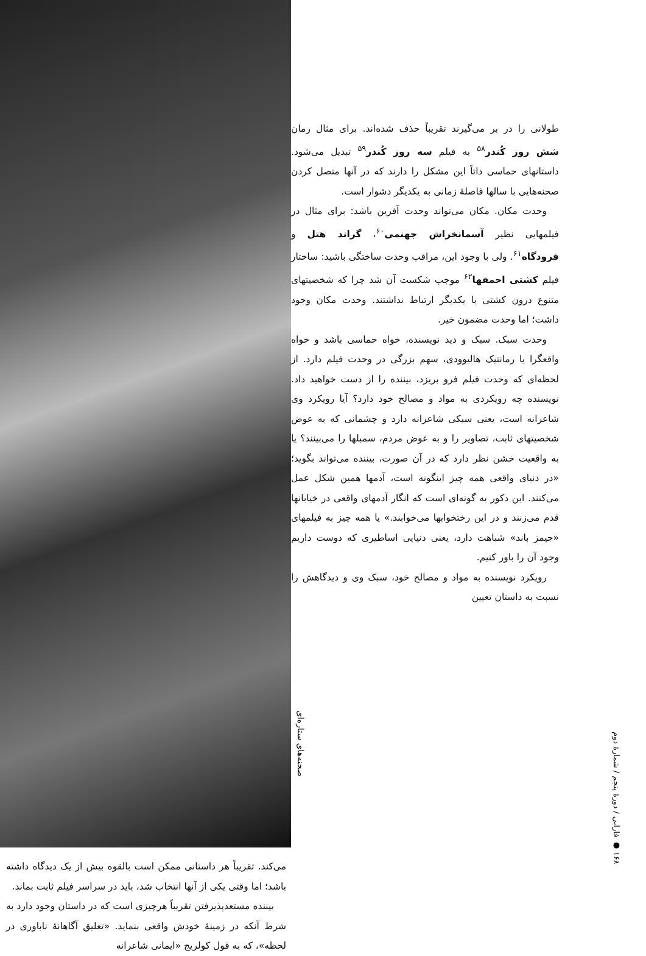صحنه‌های ستاره‌ای
طولانی را در بر می‌گیرند تقریباً حذف شده‌اند. برای مثال رمان شش روز کُندر<sup>۵۸</sup> به فیلم سه روز کُندر<sup>۵۹</sup> تبدیل می‌شود. داستانهای حماسی ذاتاً این مشکل را دارند که در آنها متصل کردن صحنه‌هایی با سالها فاصلهٔ زمانی به یکدیگر دشوار است.
وحدت مکان. مکان می‌تواند وحدت آفرین باشد: برای مثال در فیلمهایی نظیر آسمانخراش جهنمی<sup>۶۰</sup>، گراند هتل و فرودگاه<sup>۶۱</sup>. ولی با وجود این، مراقب وحدت ساختگی باشید: ساختار فیلم کشتی احمقها<sup>۶۲</sup> موجب شکست آن شد چرا که شخصیتهای متنوع درون کشتی با یکدیگر ارتباط نداشتند. وحدت مکان وجود داشت؛ اما وحدت مضمون خیر.
وحدت سبک. سبک و دید نویسنده، خواه حماسی باشد و خواه واقعگرا یا رمانتیک هالیوودی، سهم بزرگی در وحدت فیلم دارد. از لحظه‌ای که وحدت فیلم فرو بریزد، بیننده را از دست خواهید داد. نویسنده چه رویکردی به مواد و مصالح خود دارد؟ آیا رویکرد وی شاعرانه است، یعنی سبکی شاعرانه دارد و چشمانی که به عوض شخصیتهای ثابت، تصاویر را و به عوض مردم، سمبلها را می‌بینند؟ یا به واقعیت خشن نظر دارد که در آن صورت، بیننده می‌تواند بگوید؛ «در دنیای واقعی همه چیز اینگونه است، آدمها همین شکل عمل می‌کنند. این دکور به گونه‌ای است که انگار آدمهای واقعی در خیابانها قدم می‌زنند و در این رختخوابها می‌خوابند.» یا همه چیز به فیلمهای «جیمز باند» شباهت دارد، یعنی دنیایی اساطیری که دوست داریم وجود آن را باور کنیم.
رویکرد نویسنده به مواد و مصالح خود، سبک وی و دیدگاهش را نسبت به داستان تعیین
می‌کند. تقریباً هر داستانی ممکن است بالقوه بیش از یک دیدگاه داشته باشد؛ اما وقتی یکی از آنها انتخاب شد، باید در سراسر فیلم ثابت بماند.
بیننده مستعدپذیرفتن تقریباً هرچیزی است که در داستان وجود دارد به شرط آنکه در زمینهٔ خودش واقعی بنماید. «تعلیق آگاهانهٔ ناباوری در لحظه»، که به قول کولریج «ایمانی شاعرانه
۱۶۸ ● فارابی / دورهٔ پنجم / شمارهٔ دوم